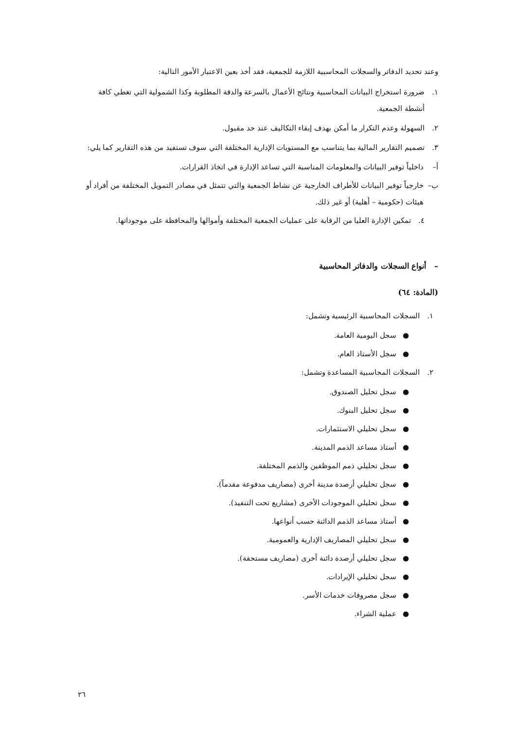وعند تحديد الدفاتر والسجلات المحاسبية اللازمة للجمعية، فقد أخذ بعين الاعتبار الأمور التالية:
١. ضرورة استخراج البيانات المحاسبية ونتائج الأعمال بالسرعة والدقة المطلوبة وكذا الشمولية التي تغطي كافة أنشطة الجمعية.
٢. السهولة وعدم التكرار ما أمكن بهدف إبقاء التكاليف عند حد مقبول.
٣. تصميم التقارير المالية بما يتناسب مع المستويات الإدارية المختلفة التي سوف تستفيد من هذه التقارير كما يلي:
أ– داخلياً توفير البيانات والمعلومات المناسبة التي تساعد الإدارة في اتخاذ القرارات.
ب– خارجياً توفير البيانات للأطراف الخارجية عن نشاط الجمعية والتي تتمثل في مصادر التمويل المختلفة من أفراد أو هيئات (حكومية – أهلية) أو غير ذلك.
٤. تمكين الإدارة العليا من الرقابة على عمليات الجمعية المختلفة وأموالها والمحافظة على موجوداتها.
– أنواع السجلات والدفاتر المحاسبية
(المادة: ٦٤)
١. السجلات المحاسبية الرئيسية وتشمل:
● سجل اليومية العامة.
● سجل الأستاذ العام.
٢. السجلات المحاسبية المساعدة وتشمل:
● سجل تحليل الصندوق.
● سجل تحليل البنوك.
● سجل تحليلي الاستثمارات.
● أستاذ مساعد الذمم المدينة.
● سجل تحليلي ذمم الموظفين والذمم المختلفة.
● سجل تحليلي أرصدة مدينة أخرى (مصاريف مدفوعة مقدماً).
● سجل تحليلي الموجودات الأخرى (مشاريع تحت التنفيذ).
● أستاذ مساعد الذمم الدائنة حسب أنواعها.
● سجل تحليلي المصاريف الإدارية والعمومية.
● سجل تحليلي أرصدة دائنة أخرى (مصاريف مستحقة).
● سجل تحليلي الإيرادات.
● سجل مصروفات خدمات الأسر.
● عملية الشراء.
٢٦